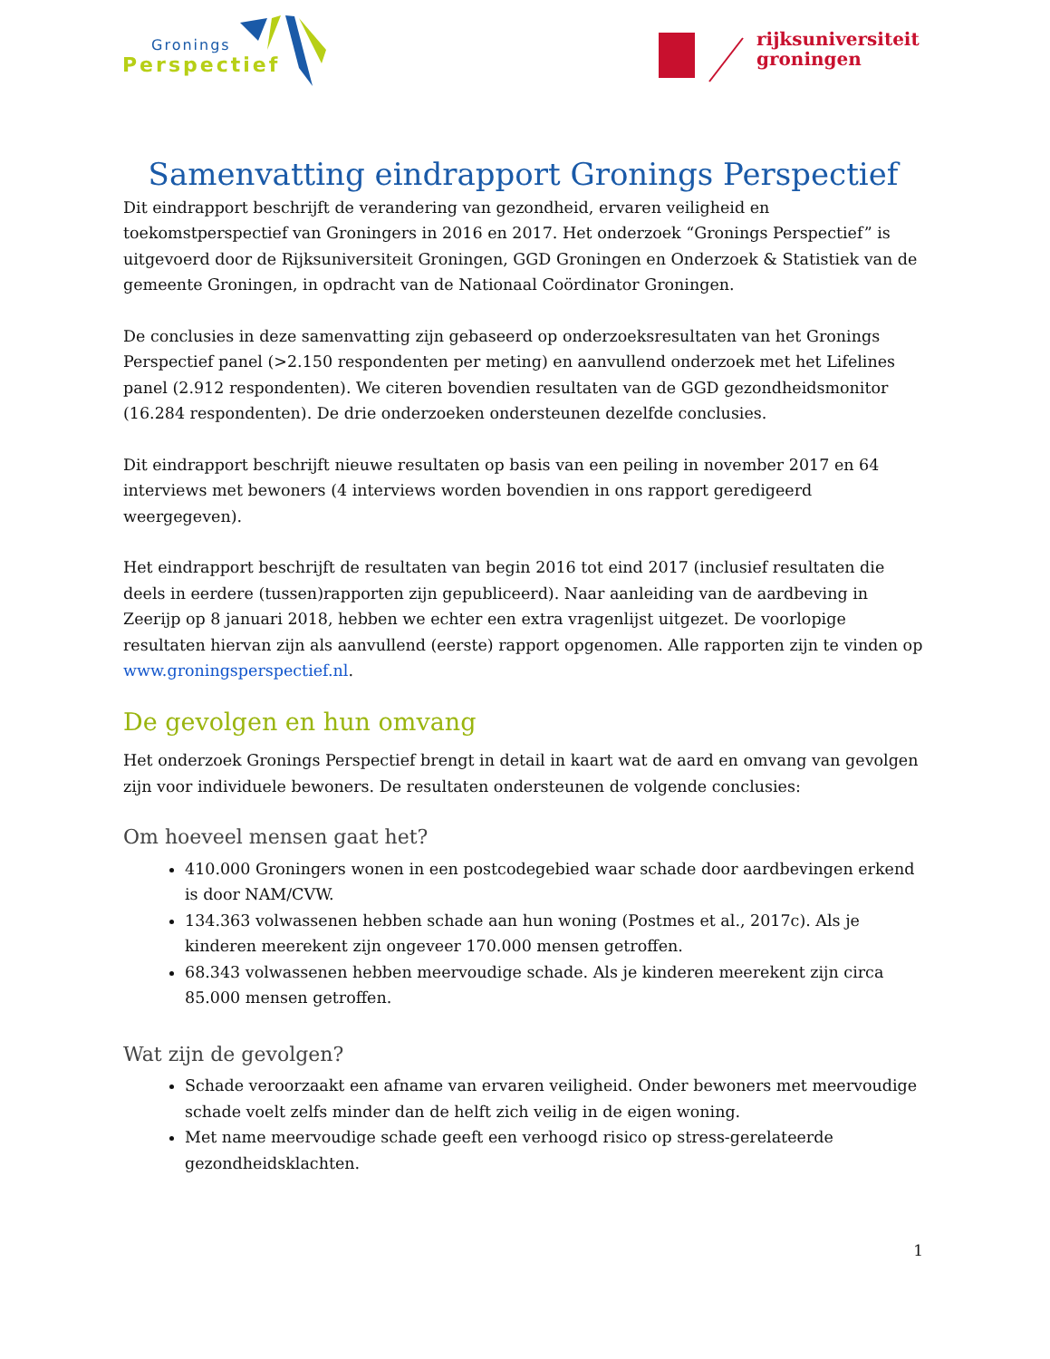Gronings
Perspectief
rijksuniversiteit
groningen
Samenvatting eindrapport Gronings Perspectief
Dit eindrapport beschrijft de verandering van gezondheid, ervaren veiligheid en toekomstperspectief van Groningers in 2016 en 2017. Het onderzoek “Gronings Perspectief” is uitgevoerd door de Rijksuniversiteit Groningen, GGD Groningen en Onderzoek & Statistiek van de gemeente Groningen, in opdracht van de Nationaal Coördinator Groningen.
De conclusies in deze samenvatting zijn gebaseerd op onderzoeksresultaten van het Gronings Perspectief panel (>2.150 respondenten per meting) en aanvullend onderzoek met het Lifelines panel (2.912 respondenten). We citeren bovendien resultaten van de GGD gezondheidsmonitor (16.284 respondenten). De drie onderzoeken ondersteunen dezelfde conclusies.
Dit eindrapport beschrijft nieuwe resultaten op basis van een peiling in november 2017 en 64 interviews met bewoners (4 interviews worden bovendien in ons rapport geredigeerd weergegeven).
Het eindrapport beschrijft de resultaten van begin 2016 tot eind 2017 (inclusief resultaten die deels in eerdere (tussen)rapporten zijn gepubliceerd). Naar aanleiding van de aardbeving in Zeerijp op 8 januari 2018, hebben we echter een extra vragenlijst uitgezet. De voorlopige resultaten hiervan zijn als aanvullend (eerste) rapport opgenomen. Alle rapporten zijn te vinden op www.groningsperspectief.nl.
De gevolgen en hun omvang
Het onderzoek Gronings Perspectief brengt in detail in kaart wat de aard en omvang van gevolgen zijn voor individuele bewoners. De resultaten ondersteunen de volgende conclusies:
Om hoeveel mensen gaat het?
410.000 Groningers wonen in een postcodegebied waar schade door aardbevingen erkend is door NAM/CVW.
134.363 volwassenen hebben schade aan hun woning (Postmes et al., 2017c). Als je kinderen meerekent zijn ongeveer 170.000 mensen getroffen.
68.343 volwassenen hebben meervoudige schade. Als je kinderen meerekent zijn circa 85.000 mensen getroffen.
Wat zijn de gevolgen?
Schade veroorzaakt een afname van ervaren veiligheid. Onder bewoners met meervoudige schade voelt zelfs minder dan de helft zich veilig in de eigen woning.
Met name meervoudige schade geeft een verhoogd risico op stress-gerelateerde gezondheidsklachten.
1